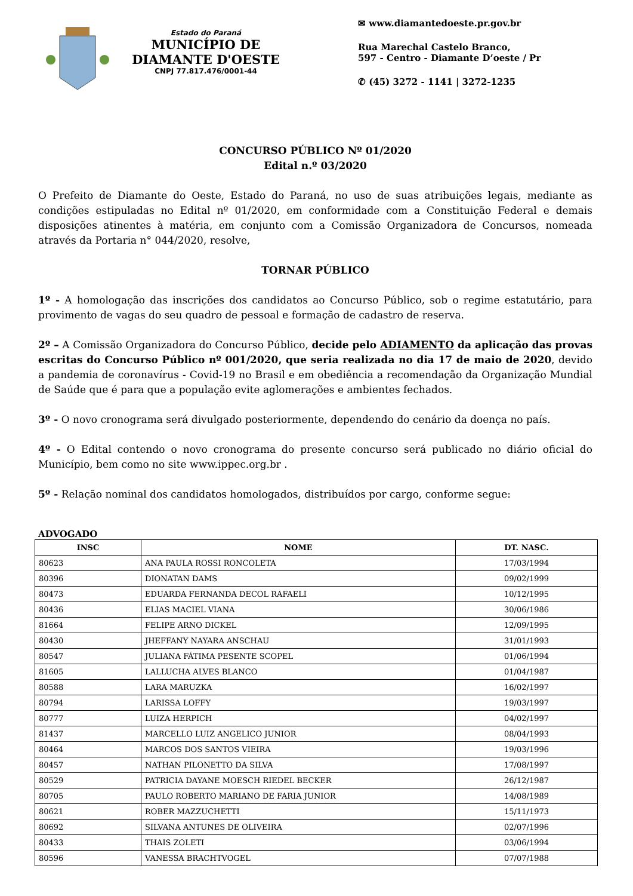Estado do Paraná
MUNICÍPIO DE
DIAMANTE D'OESTE
CNPJ 77.817.476/0001-44
✉ www.diamantedoeste.pr.gov.br
Rua Marechal Castelo Branco,
597 - Centro - Diamante D’oeste / Pr
✆ (45) 3272 - 1141 | 3272-1235
CONCURSO PÚBLICO Nº 01/2020
Edital n.º 03/2020
O Prefeito de Diamante do Oeste, Estado do Paraná, no uso de suas atribuições legais, mediante as condições estipuladas no Edital nº 01/2020, em conformidade com a Constituição Federal e demais disposições atinentes à matéria, em conjunto com a Comissão Organizadora de Concursos, nomeada através da Portaria n° 044/2020, resolve,
TORNAR PÚBLICO
1º - A homologação das inscrições dos candidatos ao Concurso Público, sob o regime estatutário, para provimento de vagas do seu quadro de pessoal e formação de cadastro de reserva.
2º – A Comissão Organizadora do Concurso Público, decide pelo ADIAMENTO da aplicação das provas escritas do Concurso Público nº 001/2020, que seria realizada no dia 17 de maio de 2020, devido a pandemia de coronavírus - Covid-19 no Brasil e em obediência a recomendação da Organização Mundial de Saúde que é para que a população evite aglomerações e ambientes fechados.
3º - O novo cronograma será divulgado posteriormente, dependendo do cenário da doença no país.
4º - O Edital contendo o novo cronograma do presente concurso será publicado no diário oficial do Município, bem como no site www.ippec.org.br .
5º - Relação nominal dos candidatos homologados, distribuídos por cargo, conforme segue:
ADVOGADO
| INSC | NOME | DT. NASC. |
| --- | --- | --- |
| 80623 | ANA PAULA ROSSI RONCOLETA | 17/03/1994 |
| 80396 | DIONATAN DAMS | 09/02/1999 |
| 80473 | EDUARDA FERNANDA DECOL RAFAELI | 10/12/1995 |
| 80436 | ELIAS MACIEL VIANA | 30/06/1986 |
| 81664 | FELIPE ARNO DICKEL | 12/09/1995 |
| 80430 | JHEFFANY NAYARA ANSCHAU | 31/01/1993 |
| 80547 | JULIANA FÁTIMA PESENTE SCOPEL | 01/06/1994 |
| 81605 | LALLUCHA ALVES BLANCO | 01/04/1987 |
| 80588 | LARA MARUZKA | 16/02/1997 |
| 80794 | LARISSA LOFFY | 19/03/1997 |
| 80777 | LUIZA HERPICH | 04/02/1997 |
| 81437 | MARCELLO LUIZ ANGELICO JUNIOR | 08/04/1993 |
| 80464 | MARCOS DOS SANTOS VIEIRA | 19/03/1996 |
| 80457 | NATHAN PILONETTO DA SILVA | 17/08/1997 |
| 80529 | PATRICIA DAYANE MOESCH RIEDEL BECKER | 26/12/1987 |
| 80705 | PAULO ROBERTO MARIANO DE FARIA JUNIOR | 14/08/1989 |
| 80621 | ROBER MAZZUCHETTI | 15/11/1973 |
| 80692 | SILVANA ANTUNES DE OLIVEIRA | 02/07/1996 |
| 80433 | THAIS ZOLETI | 03/06/1994 |
| 80596 | VANESSA BRACHTVOGEL | 07/07/1988 |